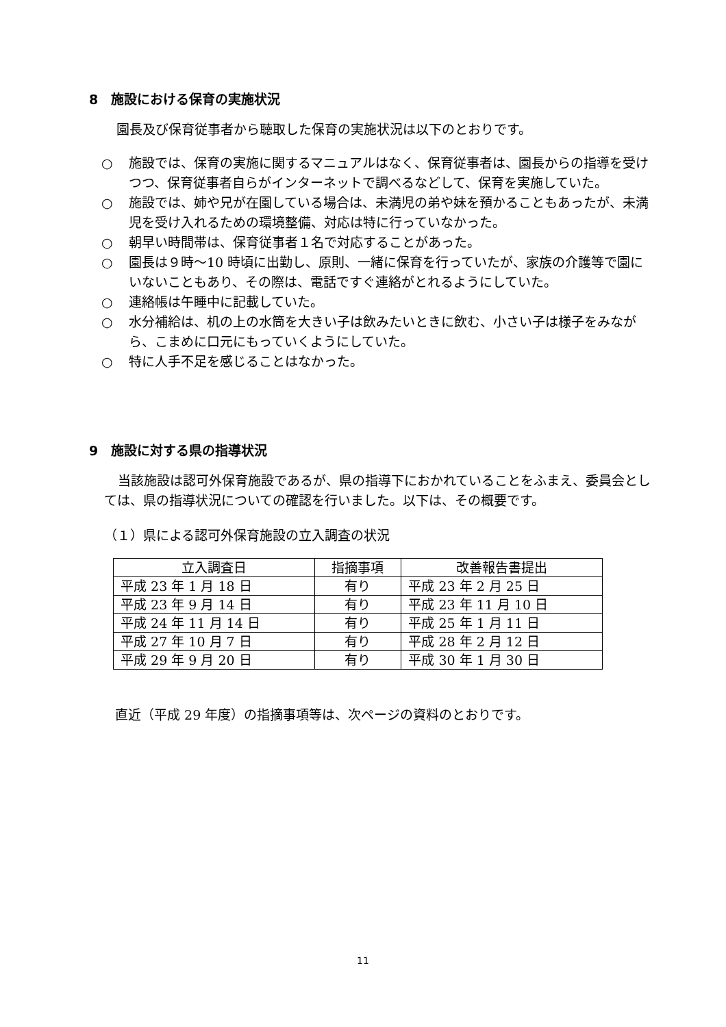8　施設における保育の実施状況
園長及び保育従事者から聴取した保育の実施状況は以下のとおりです。
○ 施設では、保育の実施に関するマニュアルはなく、保育従事者は、園長からの指導を受けつつ、保育従事者自らがインターネットで調べるなどして、保育を実施していた。
○ 施設では、姉や兄が在園している場合は、未満児の弟や妹を預かることもあったが、未満児を受け入れるための環境整備、対応は特に行っていなかった。
○ 朝早い時間帯は、保育従事者１名で対応することがあった。
○ 園長は９時～10 時頃に出勤し、原則、一緒に保育を行っていたが、家族の介護等で園にいないこともあり、その際は、電話ですぐ連絡がとれるようにしていた。
○ 連絡帳は午睡中に記載していた。
○ 水分補給は、机の上の水筒を大きい子は飲みたいときに飲む、小さい子は様子をみながら、こまめに口元にもっていくようにしていた。
○ 特に人手不足を感じることはなかった。
9　施設に対する県の指導状況
当該施設は認可外保育施設であるが、県の指導下におかれていることをふまえ、委員会としては、県の指導状況についての確認を行いました。以下は、その概要です。
（１）県による認可外保育施設の立入調査の状況
| 立入調査日 | 指摘事項 | 改善報告書提出 |
| --- | --- | --- |
| 平成 23 年 1 月 18 日 | 有り | 平成 23 年 2 月 25 日 |
| 平成 23 年 9 月 14 日 | 有り | 平成 23 年 11 月 10 日 |
| 平成 24 年 11 月 14 日 | 有り | 平成 25 年 1 月 11 日 |
| 平成 27 年 10 月 7 日 | 有り | 平成 28 年 2 月 12 日 |
| 平成 29 年 9 月 20 日 | 有り | 平成 30 年 1 月 30 日 |
直近（平成 29 年度）の指摘事項等は、次ページの資料のとおりです。
11